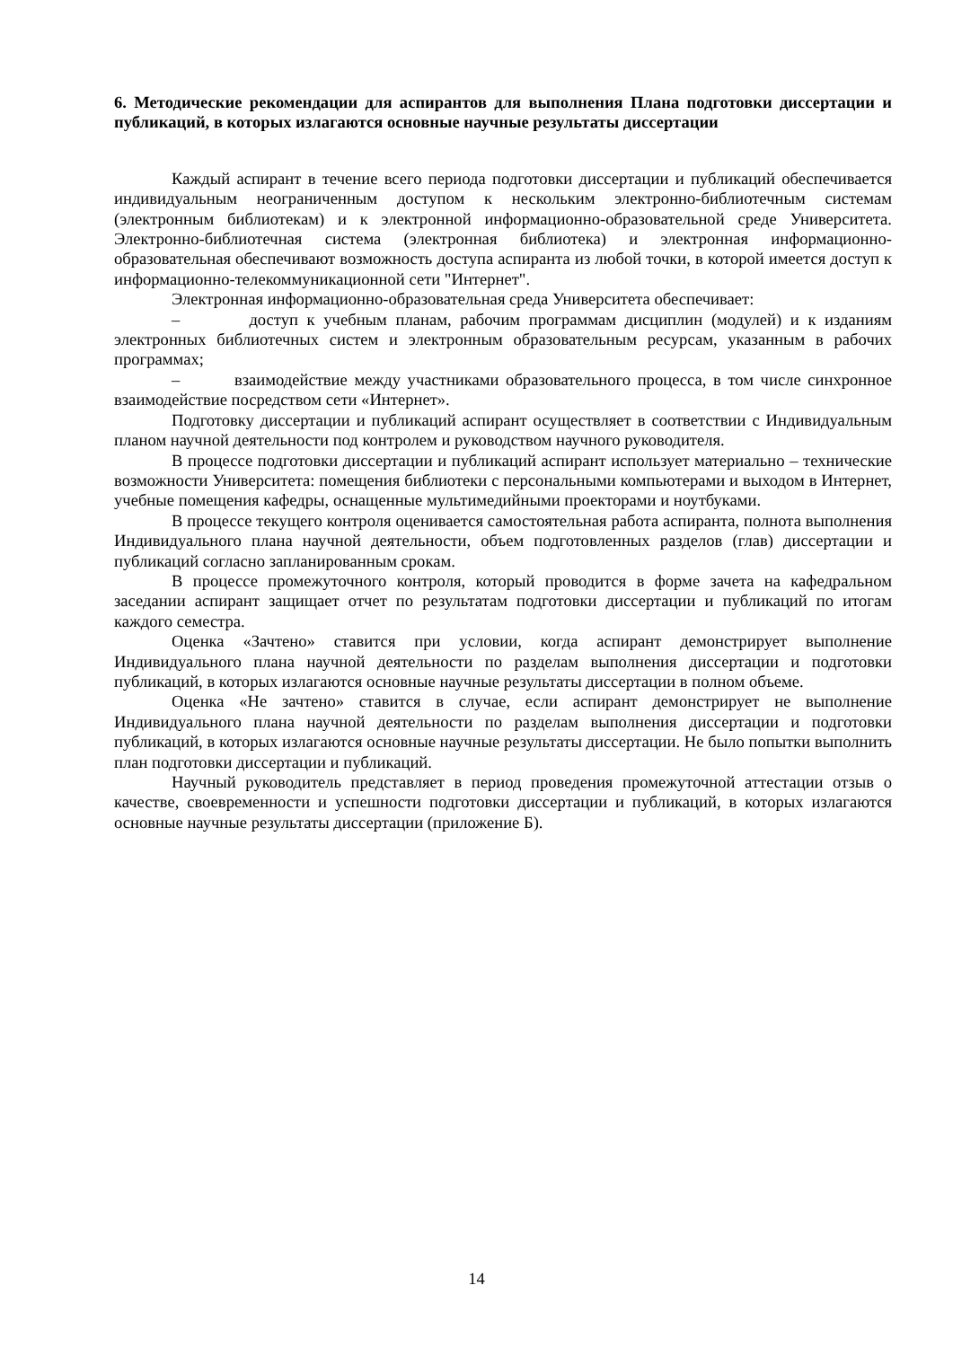6. Методические рекомендации для аспирантов для выполнения Плана подготовки диссертации и публикаций, в которых излагаются основные научные результаты диссертации
Каждый аспирант в течение всего периода подготовки диссертации и публикаций обеспечивается индивидуальным неограниченным доступом к нескольким электронно-библиотечным системам (электронным библиотекам) и к электронной информационно-образовательной среде Университета. Электронно-библиотечная система (электронная библиотека) и электронная информационно-образовательная обеспечивают возможность доступа аспиранта из любой точки, в которой имеется доступ к информационно-телекоммуникационной сети "Интернет".
Электронная информационно-образовательная среда Университета обеспечивает:
– доступ к учебным планам, рабочим программам дисциплин (модулей) и к изданиям электронных библиотечных систем и электронным образовательным ресурсам, указанным в рабочих программах;
– взаимодействие между участниками образовательного процесса, в том числе синхронное взаимодействие посредством сети «Интернет».
Подготовку диссертации и публикаций аспирант осуществляет в соответствии с Индивидуальным планом научной деятельности под контролем и руководством научного руководителя.
В процессе подготовки диссертации и публикаций аспирант использует материально – технические возможности Университета: помещения библиотеки с персональными компьютерами и выходом в Интернет, учебные помещения кафедры, оснащенные мультимедийными проекторами и ноутбуками.
В процессе текущего контроля оценивается самостоятельная работа аспиранта, полнота выполнения Индивидуального плана научной деятельности, объем подготовленных разделов (глав) диссертации и публикаций согласно запланированным срокам.
В процессе промежуточного контроля, который проводится в форме зачета на кафедральном заседании аспирант защищает отчет по результатам подготовки диссертации и публикаций по итогам каждого семестра.
Оценка «Зачтено» ставится при условии, когда аспирант демонстрирует выполнение Индивидуального плана научной деятельности по разделам выполнения диссертации и подготовки публикаций, в которых излагаются основные научные результаты диссертации в полном объеме.
Оценка «Не зачтено» ставится в случае, если аспирант демонстрирует не выполнение Индивидуального плана научной деятельности по разделам выполнения диссертации и подготовки публикаций, в которых излагаются основные научные результаты диссертации. Не было попытки выполнить план подготовки диссертации и публикаций.
Научный руководитель представляет в период проведения промежуточной аттестации отзыв о качестве, своевременности и успешности подготовки диссертации и публикаций, в которых излагаются основные научные результаты диссертации (приложение Б).
14